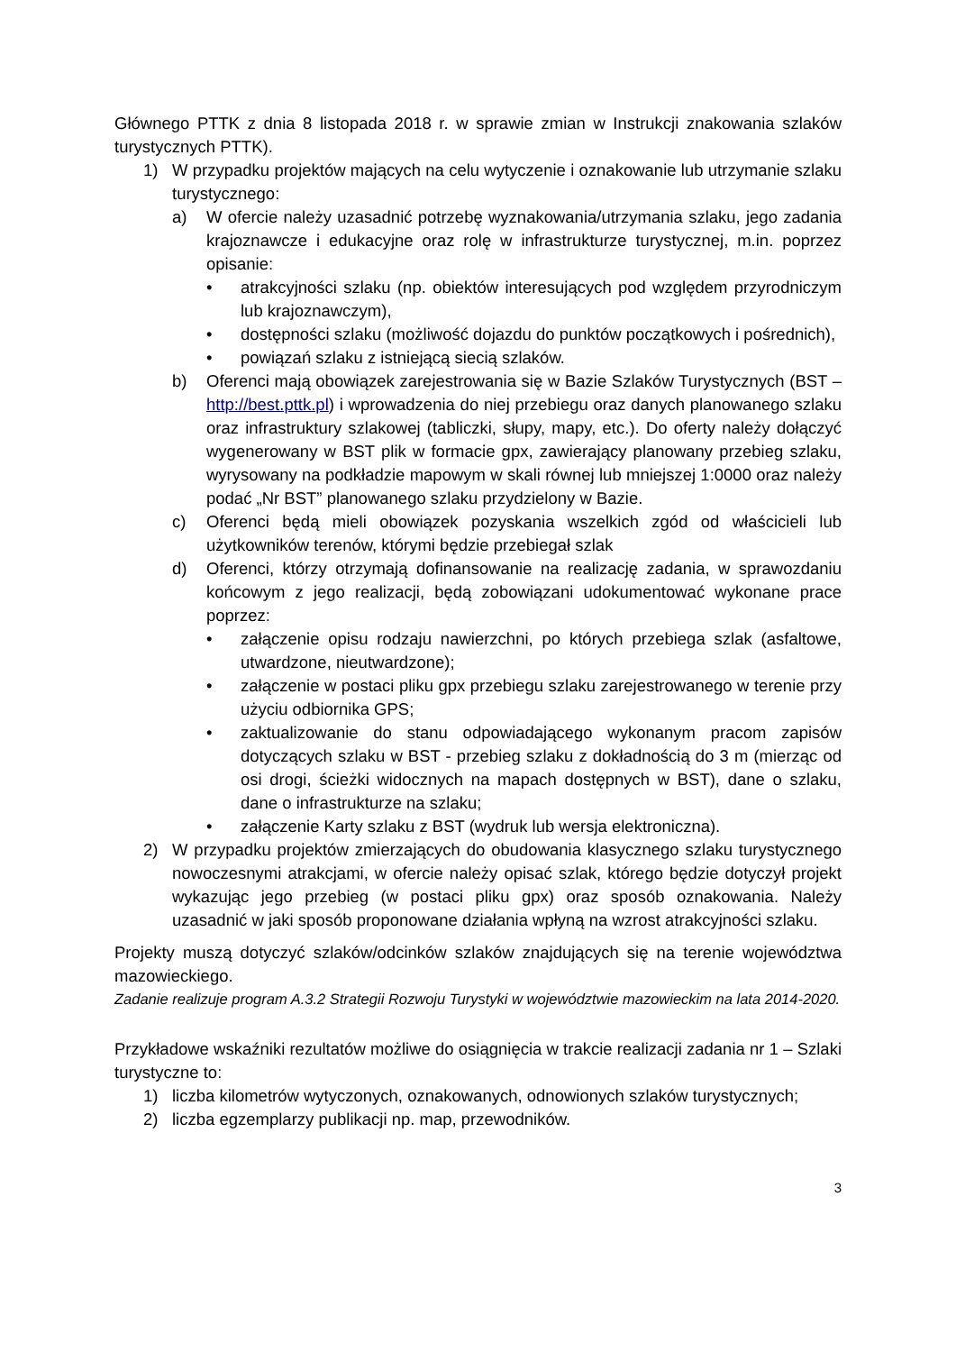Głównego PTTK z dnia 8 listopada 2018 r. w sprawie zmian w Instrukcji znakowania szlaków turystycznych PTTK).
1) W przypadku projektów mających na celu wytyczenie i oznakowanie lub utrzymanie szlaku turystycznego:
a) W ofercie należy uzasadnić potrzebę wyznakowania/utrzymania szlaku, jego zadania krajoznawcze i edukacyjne oraz rolę w infrastrukturze turystycznej, m.in. poprzez opisanie:
• atrakcyjności szlaku (np. obiektów interesujących pod względem przyrodniczym lub krajoznawczym),
• dostępności szlaku (możliwość dojazdu do punktów początkowych i pośrednich),
• powiązań szlaku z istniejącą siecią szlaków.
b) Oferenci mają obowiązek zarejestrowania się w Bazie Szlaków Turystycznych (BST – http://best.pttk.pl) i wprowadzenia do niej przebiegu oraz danych planowanego szlaku oraz infrastruktury szlakowej (tabliczki, słupy, mapy, etc.). Do oferty należy dołączyć wygenerowany w BST plik w formacie gpx, zawierający planowany przebieg szlaku, wyrysowany na podkładzie mapowym w skali równej lub mniejszej 1:0000 oraz należy podać „Nr BST” planowanego szlaku przydzielony w Bazie.
c) Oferenci będą mieli obowiązek pozyskania wszelkich zgód od właścicieli lub użytkowników terenów, którymi będzie przebiegał szlak
d) Oferenci, którzy otrzymają dofinansowanie na realizację zadania, w sprawozdaniu końcowym z jego realizacji, będą zobowiązani udokumentować wykonane prace poprzez:
• załączenie opisu rodzaju nawierzchni, po których przebiega szlak (asfaltowe, utwardzone, nieutwardzone);
• załączenie w postaci pliku gpx przebiegu szlaku zarejestrowanego w terenie przy użyciu odbiornika GPS;
• zaktualizowanie do stanu odpowiadającego wykonanym pracom zapisów dotyczących szlaku w BST - przebieg szlaku z dokładnością do 3 m (mierząc od osi drogi, ścieżki widocznych na mapach dostępnych w BST), dane o szlaku, dane o infrastrukturze na szlaku;
• załączenie Karty szlaku z BST (wydruk lub wersja elektroniczna).
2) W przypadku projektów zmierzających do obudowania klasycznego szlaku turystycznego nowoczesnymi atrakcjami, w ofercie należy opisać szlak, którego będzie dotyczył projekt wykazując jego przebieg (w postaci pliku gpx) oraz sposób oznakowania. Należy uzasadnić w jaki sposób proponowane działania wpłyną na wzrost atrakcyjności szlaku.
Projekty muszą dotyczyć szlaków/odcinków szlaków znajdujących się na terenie województwa mazowieckiego.
Zadanie realizuje program A.3.2 Strategii Rozwoju Turystyki w województwie mazowieckim na lata 2014-2020.
Przykładowe wskaźniki rezultatów możliwe do osiągnięcia w trakcie realizacji zadania nr 1 – Szlaki turystyczne to:
1) liczba kilometrów wytyczonych, oznakowanych, odnowionych szlaków turystycznych;
2) liczba egzemplarzy publikacji np. map, przewodników.
3